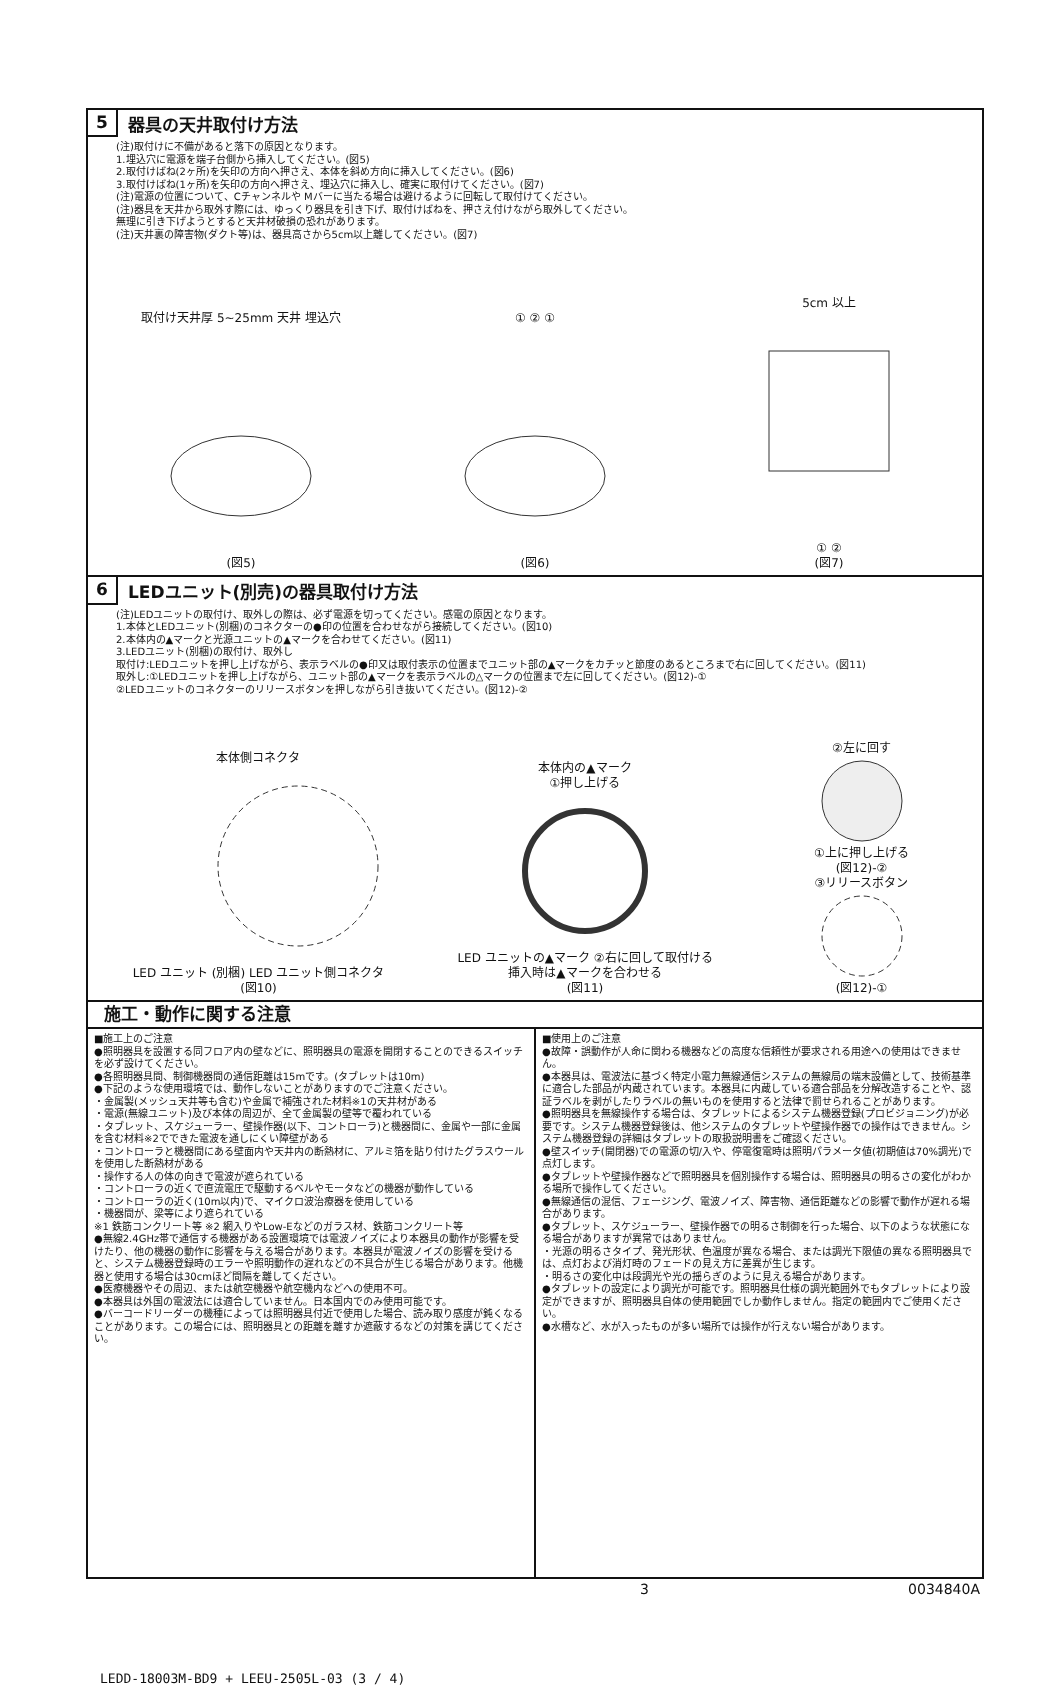5 器具の天井取付け方法
(注)取付けに不備があると落下の原因となります。
1.埋込穴に電源を端子台側から挿入してください。(図5)
2.取付けばね(2ヶ所)を矢印の方向へ押さえ、本体を斜め方向に挿入してください。(図6)
3.取付けばね(1ヶ所)を矢印の方向へ押さえ、埋込穴に挿入し、確実に取付けてください。(図7)
(注)電源の位置について、Cチャンネルや Mバーに当たる場合は避けるように回転して取付けてください。
(注)器具を天井から取外す際には、ゆっくり器具を引き下げ、取付けばねを、押さえ付けながら取外してください。
無理に引き下げようとすると天井材破損の恐れがあります。
(注)天井裏の障害物(ダクト等)は、器具高さから5cm以上離してください。(図7)
取付け天井厚 5~25mm 天井 埋込穴
(図5)
① ② ①
(図6)
5cm 以上
① ②
(図7)
6 LEDユニット(別売)の器具取付け方法
(注)LEDユニットの取付け、取外しの際は、必ず電源を切ってください。感電の原因となります。
1.本体とLEDユニット(別梱)のコネクターの●印の位置を合わせながら接続してください。(図10)
2.本体内の▲マークと光源ユニットの▲マークを合わせてください。(図11)
3.LEDユニット(別梱)の取付け、取外し
取付け:LEDユニットを押し上げながら、表示ラベルの●印又は取付表示の位置までユニット部の▲マークをカチッと節度のあるところまで右に回してください。(図11)
取外し:①LEDユニットを押し上げながら、ユニット部の▲マークを表示ラベルの△マークの位置まで左に回してください。(図12)-①
②LEDユニットのコネクターのリリースボタンを押しながら引き抜いてください。(図12)-②
本体側コネクタ
LED ユニット (別梱) LED ユニット側コネクタ
(図10)
本体内の▲マーク
①押し上げる
LED ユニットの▲マーク ②右に回して取付ける
挿入時は▲マークを合わせる
(図11)
②左に回す
①上に押し上げる
(図12)-②
③リリースボタン
(図12)-①
施工・動作に関する注意
■施工上のご注意
●照明器具を設置する同フロア内の壁などに、照明器具の電源を開閉することのできるスイッチを必ず設けてください。
●各照明器具間、制御機器間の通信距離は15mです。(タブレットは10m)
●下記のような使用環境では、動作しないことがありますのでご注意ください。
・金属製(メッシュ天井等も含む)や金属で補強された材料※1の天井材がある
・電源(無線ユニット)及び本体の周辺が、全て金属製の壁等で覆われている
・タブレット、スケジューラー、壁操作器(以下、コントローラ)と機器間に、金属や一部に金属を含む材料※2でできた電波を通しにくい障壁がある
・コントローラと機器間にある壁面内や天井内の断熱材に、アルミ箔を貼り付けたグラスウールを使用した断熱材がある
・操作する人の体の向きで電波が遮られている
・コントローラの近くで直流電圧で駆動するベルやモータなどの機器が動作している
・コントローラの近く(10m以内)で、マイクロ波治療器を使用している
・機器間が、梁等により遮られている
※1 鉄筋コンクリート等 ※2 網入りやLow-Eなどのガラス材、鉄筋コンクリート等
●無線2.4GHz帯で通信する機器がある設置環境では電波ノイズにより本器具の動作が影響を受けたり、他の機器の動作に影響を与える場合があります。本器具が電波ノイズの影響を受けると、システム機器登録時のエラーや照明動作の遅れなどの不具合が生じる場合があります。他機器と使用する場合は30cmほど間隔を離してください。
●医療機器やその周辺、または航空機器や航空機内などへの使用不可。
●本器具は外国の電波法には適合していません。日本国内でのみ使用可能です。
●バーコードリーダーの機種によっては照明器具付近で使用した場合、読み取り感度が鈍くなることがあります。この場合には、照明器具との距離を離すか遮蔽するなどの対策を講じてください。
■使用上のご注意
●故障・誤動作が人命に関わる機器などの高度な信頼性が要求される用途への使用はできません。
●本器具は、電波法に基づく特定小電力無線通信システムの無線局の端末設備として、技術基準に適合した部品が内蔵されています。本器具に内蔵している適合部品を分解改造することや、認証ラベルを剥がしたりラベルの無いものを使用すると法律で罰せられることがあります。
●照明器具を無線操作する場合は、タブレットによるシステム機器登録(プロビジョニング)が必要です。システム機器登録後は、他システムのタブレットや壁操作器での操作はできません。システム機器登録の詳細はタブレットの取扱説明書をご確認ください。
●壁スイッチ(開閉器)での電源の切/入や、停電復電時は照明パラメータ値(初期値は70%調光)で点灯します。
●タブレットや壁操作器などで照明器具を個別操作する場合は、照明器具の明るさの変化がわかる場所で操作してください。
●無線通信の混信、フェージング、電波ノイズ、障害物、通信距離などの影響で動作が遅れる場合があります。
●タブレット、スケジューラー、壁操作器での明るさ制御を行った場合、以下のような状態になる場合がありますが異常ではありません。
・光源の明るさタイプ、発光形状、色温度が異なる場合、または調光下限値の異なる照明器具では、点灯および消灯時のフェードの見え方に差異が生じます。
・明るさの変化中は段調光や光の揺らぎのように見える場合があります。
●タブレットの設定により調光が可能です。照明器具仕様の調光範囲外でもタブレットにより設定ができますが、照明器具自体の使用範囲でしか動作しません。指定の範囲内でご使用ください。
●水槽など、水が入ったものが多い場所では操作が行えない場合があります。
3 0034840A
LEDD-18003M-BD9 + LEEU-2505L-03 (3 / 4)